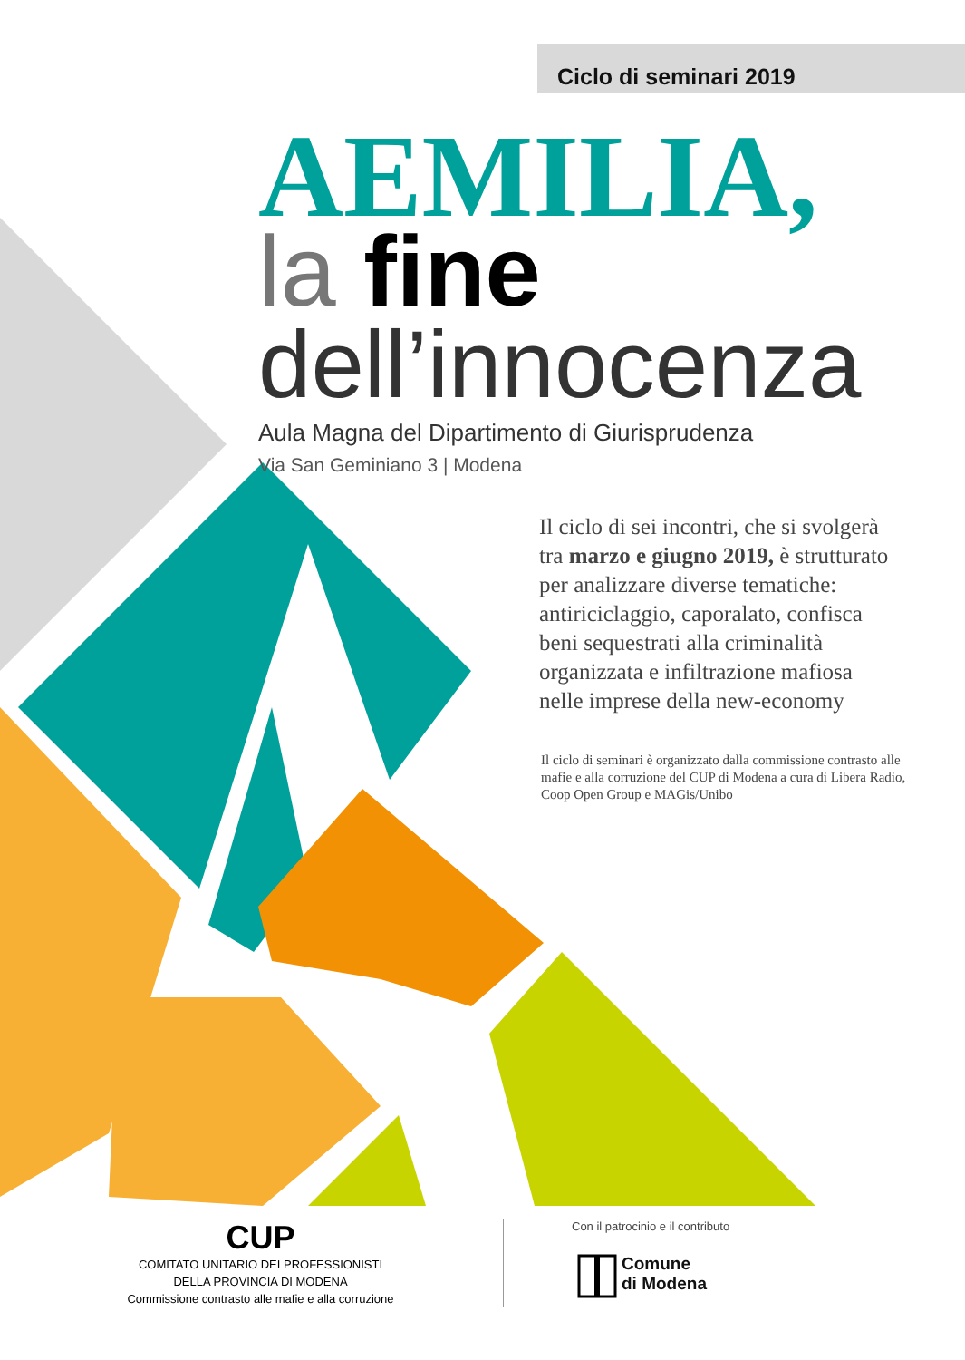Ciclo di seminari 2019
AEMILIA,
la fine
dell’innocenza
Aula Magna del Dipartimento di Giurisprudenza
Via San Geminiano 3 | Modena
Il ciclo di sei incontri, che si svolgerà tra marzo e giugno 2019, è strutturato per analizzare diverse tematiche: antiriciclaggio, caporalato, confisca beni sequestrati alla criminalità organizzata e infiltrazione mafiosa nelle imprese della new-economy
Il ciclo di seminari è organizzato dalla commissione contrasto alle mafie e alla corruzione del CUP di Modena a cura di Libera Radio, Coop Open Group e MAGis/Unibo
CUP
COMITATO UNITARIO DEI PROFESSIONISTI
DELLA PROVINCIA DI MODENA
Commissione contrasto alle mafie e alla corruzione
Con il patrocinio e il contributo
Comune
di Modena